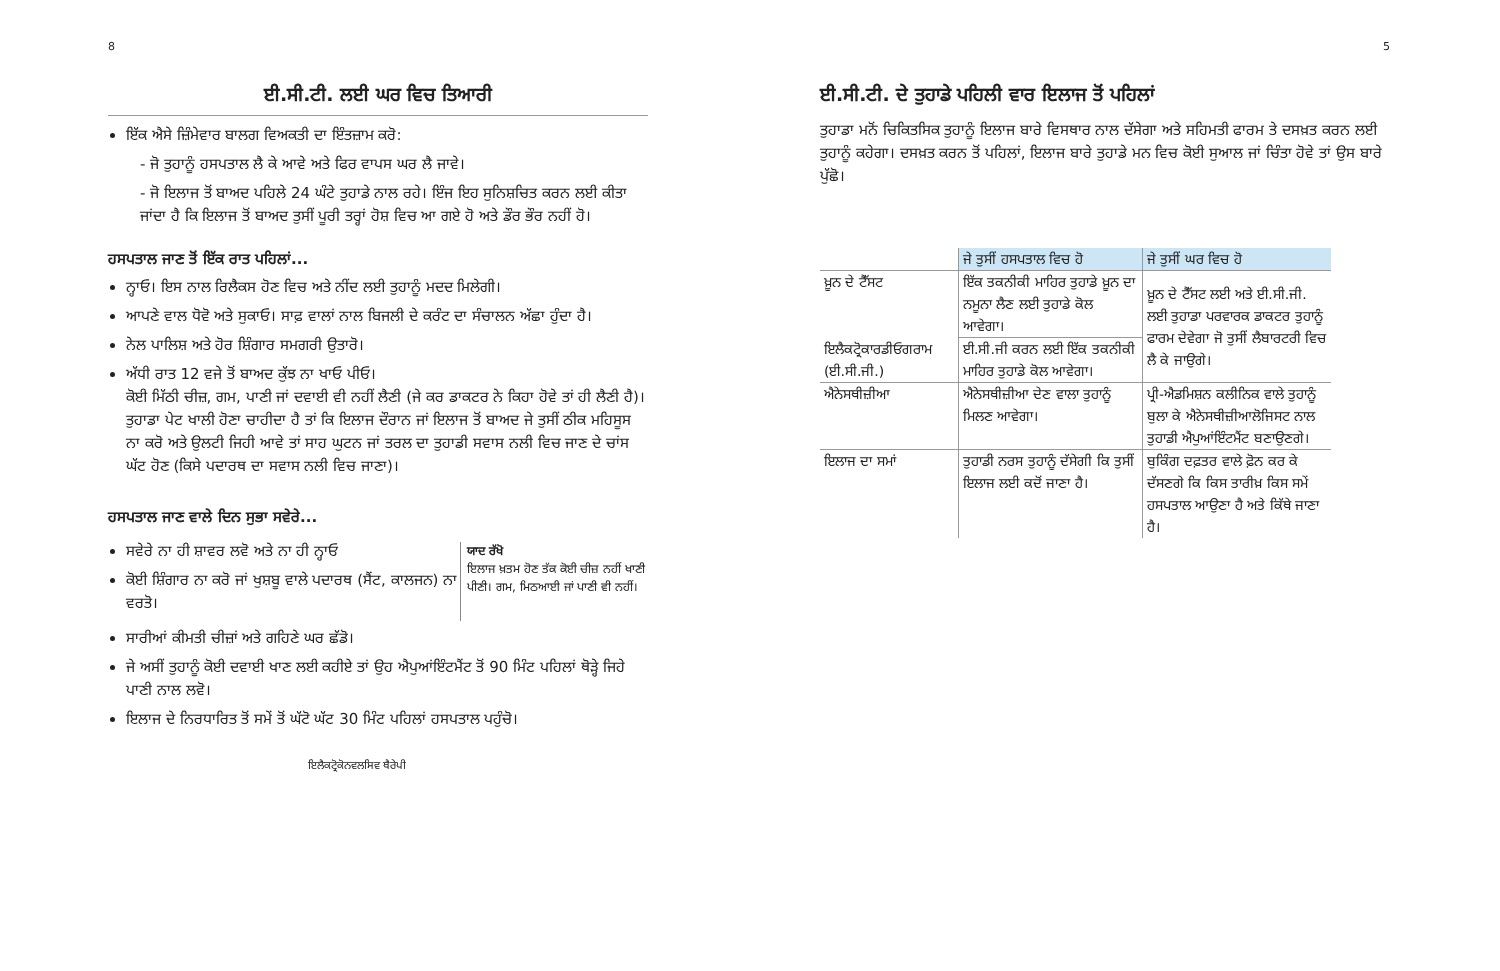8
ਈ.ਸੀ.ਟੀ. ਲਈ ਘਰ ਵਿਚ ਤਿਆਰੀ
ਇੱਕ ਐਸੇ ਜ਼ਿੰਮੇਵਾਰ ਬਾਲਗ ਵਿਅਕਤੀ ਦਾ ਇੰਤਜ਼ਾਮ ਕਰੋ:
- ਜੋ ਤੁਹਾਨੂੰ ਹਸਪਤਾਲ ਲੈ ਕੇ ਆਵੇ ਅਤੇ ਫਿਰ ਵਾਪਸ ਘਰ ਲੈ ਜਾਵੇ।
- ਜੋ ਇਲਾਜ ਤੋਂ ਬਾਅਦ ਪਹਿਲੇ 24 ਘੰਟੇ ਤੁਹਾਡੇ ਨਾਲ ਰਹੇ। ਇੰਜ ਇਹ ਸੁਨਿਸ਼ਚਿਤ ਕਰਨ ਲਈ ਕੀਤਾ ਜਾਂਦਾ ਹੈ ਕਿ ਇਲਾਜ ਤੋਂ ਬਾਅਦ ਤੁਸੀਂ ਪੂਰੀ ਤਰ੍ਹਾਂ ਹੋਸ਼ ਵਿਚ ਆ ਗਏ ਹੋ ਅਤੇ ਡੌਰ ਭੌਰ ਨਹੀਂ ਹੋ।
ਹਸਪਤਾਲ ਜਾਣ ਤੋਂ ਇੱਕ ਰਾਤ ਪਹਿਲਾਂ...
ਨ੍ਹਾਓ। ਇਸ ਨਾਲ ਰਿਲੈਕਸ ਹੋਣ ਵਿਚ ਅਤੇ ਨੀਂਦ ਲਈ ਤੁਹਾਨੂੰ ਮਦਦ ਮਿਲੇਗੀ।
ਆਪਣੇ ਵਾਲ ਧੋਵੋ ਅਤੇ ਸੁਕਾਓ। ਸਾਫ਼ ਵਾਲਾਂ ਨਾਲ ਬਿਜਲੀ ਦੇ ਕਰੰਟ ਦਾ ਸੰਚਾਲਨ ਅੱਛਾ ਹੁੰਦਾ ਹੈ।
ਨੇਲ ਪਾਲਿਸ਼ ਅਤੇ ਹੋਰ ਸ਼ਿੰਗਾਰ ਸਮਗਰੀ ਉਤਾਰੋ।
ਅੱਧੀ ਰਾਤ 12 ਵਜੇ ਤੋਂ ਬਾਅਦ ਕੁੱਝ ਨਾ ਖਾਓ ਪੀਓ।
ਕੋਈ ਮਿੱਠੀ ਚੀਜ਼, ਗਮ, ਪਾਣੀ ਜਾਂ ਦਵਾਈ ਵੀ ਨਹੀਂ ਲੈਣੀ (ਜੇ ਕਰ ਡਾਕਟਰ ਨੇ ਕਿਹਾ ਹੋਵੇ ਤਾਂ ਹੀ ਲੈਣੀ ਹੈ)।
ਤੁਹਾਡਾ ਪੇਟ ਖਾਲੀ ਹੋਣਾ ਚਾਹੀਦਾ ਹੈ ਤਾਂ ਕਿ ਇਲਾਜ ਦੌਰਾਨ ਜਾਂ ਇਲਾਜ ਤੋਂ ਬਾਅਦ ਜੇ ਤੁਸੀਂ ਠੀਕ ਮਹਿਸੂਸ ਨਾ ਕਰੋ ਅਤੇ ਉਲਟੀ ਜਿਹੀ ਆਵੇ ਤਾਂ ਸਾਹ ਘੁਟਨ ਜਾਂ ਤਰਲ ਦਾ ਤੁਹਾਡੀ ਸਵਾਸ ਨਲੀ ਵਿਚ ਜਾਣ ਦੇ ਚਾਂਸ ਘੱਟ ਹੋਣ (ਕਿਸੇ ਪਦਾਰਥ ਦਾ ਸਵਾਸ ਨਲੀ ਵਿਚ ਜਾਣਾ)।
ਹਸਪਤਾਲ ਜਾਣ ਵਾਲੇ ਦਿਨ ਸੁਭਾ ਸਵੇਰੇ...
ਸਵੇਰੇ ਨਾ ਹੀ ਸ਼ਾਵਰ ਲਵੋ ਅਤੇ ਨਾ ਹੀ ਨ੍ਹਾਓ
ਕੋਈ ਸ਼ਿੰਗਾਰ ਨਾ ਕਰੋ ਜਾਂ ਖੁਸ਼ਬੂ ਵਾਲੇ ਪਦਾਰਥ (ਸੈਂਟ, ਕਾਲਜਨ) ਨਾ ਵਰਤੋ।
ਯਾਦ ਰੱਖੋ
ਇਲਾਜ ਖ਼ਤਮ ਹੋਣ ਤੱਕ ਕੋਈ ਚੀਜ਼ ਨਹੀਂ ਖਾਣੀ ਪੀਣੀ। ਗਮ, ਮਿਠਆਈ ਜਾਂ ਪਾਣੀ ਵੀ ਨਹੀਂ।
ਸਾਰੀਆਂ ਕੀਮਤੀ ਚੀਜ਼ਾਂ ਅਤੇ ਗਹਿਣੇ ਘਰ ਛੱਡੋ।
ਜੇ ਅਸੀਂ ਤੁਹਾਨੂੰ ਕੋਈ ਦਵਾਈ ਖਾਣ ਲਈ ਕਹੀਏ ਤਾਂ ਉਹ ਐਪੁਆਂਇੰਟਮੈਂਟ ਤੋਂ 90 ਮਿੰਟ ਪਹਿਲਾਂ ਥੋੜ੍ਹੇ ਜਿਹੇ ਪਾਣੀ ਨਾਲ ਲਵੋ।
ਇਲਾਜ ਦੇ ਨਿਰਧਾਰਿਤ ਤੋਂ ਸਮੇਂ ਤੋਂ ਘੱਟੋ ਘੱਟ 30 ਮਿੰਟ ਪਹਿਲਾਂ ਹਸਪਤਾਲ ਪਹੁੰਚੋ।
ਇਲੈਕਟ੍ਰੋਕੋਨਵਲਸਿਵ ਥੈਰੇਪੀ
5
ਈ.ਸੀ.ਟੀ. ਦੇ ਤੁਹਾਡੇ ਪਹਿਲੀ ਵਾਰ ਇਲਾਜ ਤੋਂ ਪਹਿਲਾਂ
ਤੁਹਾਡਾ ਮਨੋਂ ਚਿਕਿਤਸਿਕ ਤੁਹਾਨੂੰ ਇਲਾਜ ਬਾਰੇ ਵਿਸਥਾਰ ਨਾਲ ਦੱਸੇਗਾ ਅਤੇ ਸਹਿਮਤੀ ਫਾਰਮ ਤੇ ਦਸਖ਼ਤ ਕਰਨ ਲਈ ਤੁਹਾਨੂੰ ਕਹੇਗਾ। ਦਸਖ਼ਤ ਕਰਨ ਤੋਂ ਪਹਿਲਾਂ, ਇਲਾਜ ਬਾਰੇ ਤੁਹਾਡੇ ਮਨ ਵਿਚ ਕੋਈ ਸੁਆਲ ਜਾਂ ਚਿੰਤਾ ਹੋਵੇ ਤਾਂ ਉਸ ਬਾਰੇ ਪੁੱਛੋ।
| | ਜੇ ਤੁਸੀਂ ਹਸਪਤਾਲ ਵਿਚ ਹੋ | ਜੇ ਤੁਸੀਂ ਘਰ ਵਿਚ ਹੋ |
| ਖ਼ੂਨ ਦੇ ਟੈੱਸਟ | ਇੱਕ ਤਕਨੀਕੀ ਮਾਹਿਰ ਤੁਹਾਡੇ ਖ਼ੂਨ ਦਾ ਨਮੂਨਾ ਲੈਣ ਲਈ ਤੁਹਾਡੇ ਕੋਲ ਆਵੇਗਾ। | ਖ਼ੂਨ ਦੇ ਟੈੱਸਟ ਲਈ ਅਤੇ ਈ.ਸੀ.ਜੀ. ਲਈ ਤੁਹਾਡਾ ਪਰਵਾਰਕ ਡਾਕਟਰ ਤੁਹਾਨੂੰ ਫਾਰਮ ਦੇਵੇਗਾ ਜੋ ਤੁਸੀਂ ਲੈਬਾਰਟਰੀ ਵਿਚ ਲੈ ਕੇ ਜਾਉਗੇ। |
| ਇਲੈਕਟ੍ਰੋਕਾਰਡੀਓਗਰਾਮ (ਈ.ਸੀ.ਜੀ.) | ਈ.ਸੀ.ਜੀ ਕਰਨ ਲਈ ਇੱਕ ਤਕਨੀਕੀ ਮਾਹਿਰ ਤੁਹਾਡੇ ਕੋਲ ਆਵੇਗਾ। | |
| ਐਨੇਸਥੀਜ਼ੀਆ | ਐਨੇਸਥੀਜ਼ੀਆ ਦੇਣ ਵਾਲਾ ਤੁਹਾਨੂੰ ਮਿਲਣ ਆਵੇਗਾ। | ਪ੍ਰੀ-ਐਡਮਿਸ਼ਨ ਕਲੀਨਿਕ ਵਾਲੇ ਤੁਹਾਨੂੰ ਬੁਲਾ ਕੇ ਐਨੇਸਥੀਜ਼ੀਆਲੋਜਿਸਟ ਨਾਲ ਤੁਹਾਡੀ ਐਪੁਆਂਇੰਟਮੈਂਟ ਬਣਾਉਣਗੇ। |
| ਇਲਾਜ ਦਾ ਸਮਾਂ | ਤੁਹਾਡੀ ਨਰਸ ਤੁਹਾਨੂੰ ਦੱਸੇਗੀ ਕਿ ਤੁਸੀਂ ਇਲਾਜ ਲਈ ਕਦੋਂ ਜਾਣਾ ਹੈ। | ਬੁਕਿੰਗ ਦਫ਼ਤਰ ਵਾਲੇ ਫ਼ੋਨ ਕਰ ਕੇ ਦੱਸਣਗੇ ਕਿ ਕਿਸ ਤਾਰੀਖ਼ ਕਿਸ ਸਮੇਂ ਹਸਪਤਾਲ ਆਉਣਾ ਹੈ ਅਤੇ ਕਿੱਥੇ ਜਾਣਾ ਹੈ। |